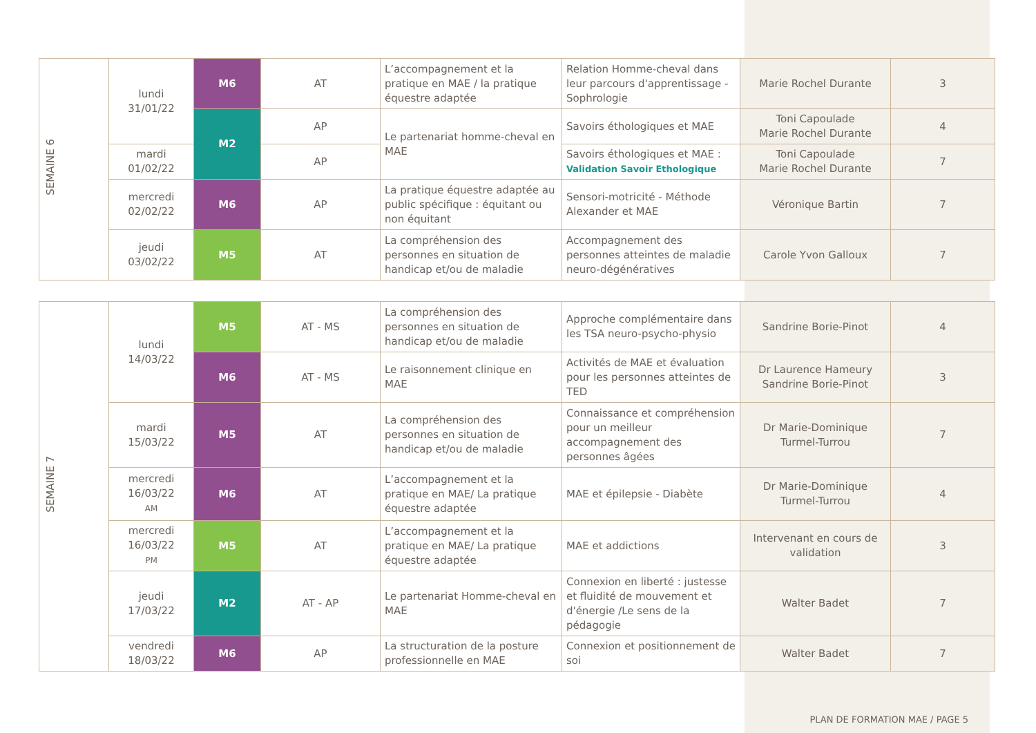| SEMAINE 6 | lundi 31/01/22 | M6 | AT | L’accompagnement et la pratique en MAE / la pratique équestre adaptée | Relation Homme-cheval dans leur parcours d'apprentissage - Sophrologie | Marie Rochel Durante | 3 |
| | | M2 | AP | Le partenariat homme-cheval en MAE | Savoirs éthologiques et MAE | Toni Capoulade Marie Rochel Durante | 4 |
| | mardi 01/02/22 | | AP | | Savoirs éthologiques et MAE : Validation Savoir Ethologique | Toni Capoulade Marie Rochel Durante | 7 |
| | mercredi 02/02/22 | M6 | AP | La pratique équestre adaptée au public spécifique : équitant ou non équitant | Sensori-motricité - Méthode Alexander et MAE | Véronique Bartin | 7 |
| | jeudi 03/02/22 | M5 | AT | La compréhension des personnes en situation de handicap et/ou de maladie | Accompagnement des personnes atteintes de maladie neuro-dégénératives | Carole Yvon Galloux | 7 |
| SEMAINE 7 | lundi 14/03/22 | M5 | AT - MS | La compréhension des personnes en situation de handicap et/ou de maladie | Approche complémentaire dans les TSA neuro-psycho-physio | Sandrine Borie-Pinot | 4 |
| | | M6 | AT - MS | Le raisonnement clinique en MAE | Activités de MAE et évaluation pour les personnes atteintes de TED | Dr Laurence Hameury Sandrine Borie-Pinot | 3 |
| | mardi 15/03/22 | M5 | AT | La compréhension des personnes en situation de handicap et/ou de maladie | Connaissance et compréhension pour un meilleur accompagnement des personnes âgées | Dr Marie-Dominique Turmel-Turrou | 7 |
| | mercredi 16/03/22 AM | M6 | AT | L’accompagnement et la pratique en MAE/ La pratique équestre adaptée | MAE et épilepsie - Diabète | Dr Marie-Dominique Turmel-Turrou | 4 |
| | mercredi 16/03/22 PM | M5 | AT | L’accompagnement et la pratique en MAE/ La pratique équestre adaptée | MAE et addictions | Intervenant en cours de validation | 3 |
| | jeudi 17/03/22 | M2 | AT - AP | Le partenariat Homme-cheval en MAE | Connexion en liberté : justesse et fluidité de mouvement et d'énergie /Le sens de la pédagogie | Walter Badet | 7 |
| | vendredi 18/03/22 | M6 | AP | La structuration de la posture professionnelle en MAE | Connexion et positionnement de soi | Walter Badet | 7 |
PLAN DE FORMATION MAE / PAGE 5